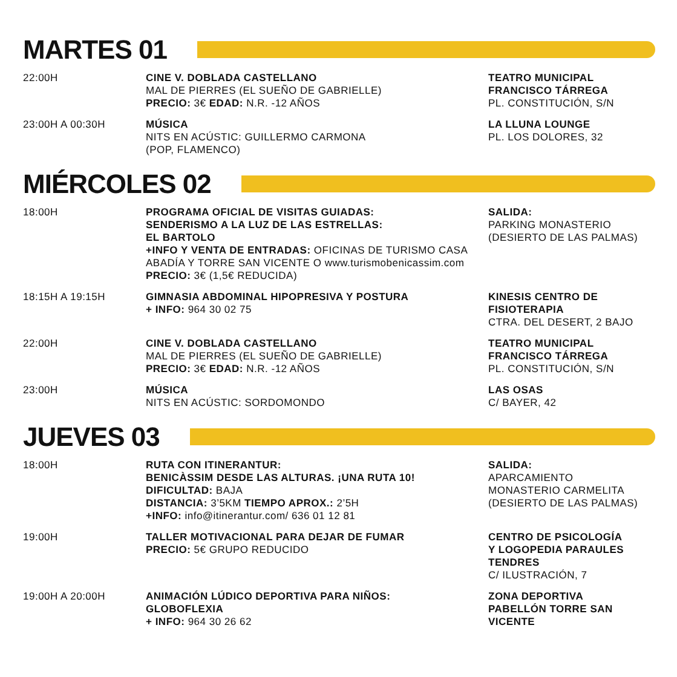MARTES 01
| 22:00H | CINE V. DOBLADA CASTELLANO MAL DE PIERRES (EL SUEÑO DE GABRIELLE) PRECIO: 3€ EDAD: N.R. -12 AÑOS | TEATRO MUNICIPAL FRANCISCO TÁRREGA PL. CONSTITUCIÓN, S/N |
| 23:00H A 00:30H | MÚSICA NITS EN ACÚSTIC: GUILLERMO CARMONA (POP, FLAMENCO) | LA LLUNA LOUNGE PL. LOS DOLORES, 32 |
MIÉRCOLES 02
| 18:00H | PROGRAMA OFICIAL DE VISITAS GUIADAS: SENDERISMO A LA LUZ DE LAS ESTRELLAS: EL BARTOLO +INFO Y VENTA DE ENTRADAS: OFICINAS DE TURISMO CASA ABADÍA Y TORRE SAN VICENTE O www.turismobenicassim.com PRECIO: 3€ (1,5€ REDUCIDA) | SALIDA: PARKING MONASTERIO (DESIERTO DE LAS PALMAS) |
| 18:15H A 19:15H | GIMNASIA ABDOMINAL HIPOPRESIVA Y POSTURA + INFO: 964 30 02 75 | KINESIS CENTRO DE FISIOTERAPIA CTRA. DEL DESERT, 2 BAJO |
| 22:00H | CINE V. DOBLADA CASTELLANO MAL DE PIERRES (EL SUEÑO DE GABRIELLE) PRECIO: 3€ EDAD: N.R. -12 AÑOS | TEATRO MUNICIPAL FRANCISCO TÁRREGA PL. CONSTITUCIÓN, S/N |
| 23:00H | MÚSICA NITS EN ACÚSTIC: SORDOMONDO | LAS OSAS C/ BAYER, 42 |
JUEVES 03
| 18:00H | RUTA CON ITINERANTUR: BENICÀSSIM DESDE LAS ALTURAS. ¡UNA RUTA 10! DIFICULTAD: BAJA DISTANCIA: 3’5KM TIEMPO APROX.: 2’5H +INFO: info@itinerantur.com/ 636 01 12 81 | SALIDA: APARCAMIENTO MONASTERIO CARMELITA (DESIERTO DE LAS PALMAS) |
| 19:00H | TALLER MOTIVACIONAL PARA DEJAR DE FUMAR PRECIO: 5€ GRUPO REDUCIDO | CENTRO DE PSICOLOGÍA Y LOGOPEDIA PARAULES TENDRES C/ ILUSTRACIÓN, 7 |
| 19:00H A 20:00H | ANIMACIÓN LÚDICO DEPORTIVA PARA NIÑOS: GLOBOFLEXIA + INFO: 964 30 26 62 | ZONA DEPORTIVA PABELLÓN TORRE SAN VICENTE |